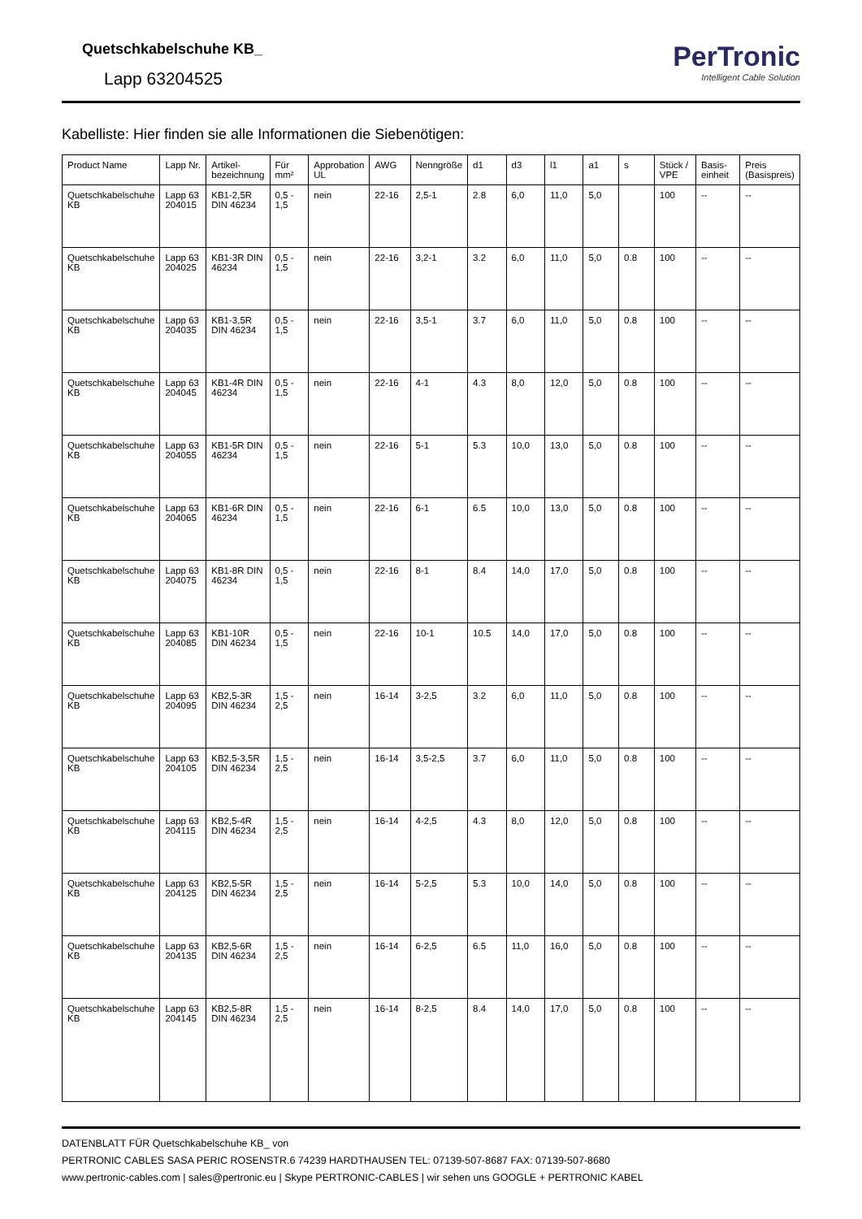Quetschkabelschuhe KB_
Lapp 63204525
PerTronic
Intelligent Cable Solution
Kabelliste: Hier finden sie alle Informationen die Siebenötigen:
| Product Name | Lapp Nr. | Artikel-bezeichnung | Für mm² | Approbation UL | AWG | Nenngröße | d1 | d3 | l1 | a1 | s | Stück / VPE | Basis-einheit | Preis (Basispreis) |
| --- | --- | --- | --- | --- | --- | --- | --- | --- | --- | --- | --- | --- | --- | --- |
| Quetschkabelschuhe KB | Lapp 63 204015 | KB1-2,5R DIN 46234 | 0,5 - 1,5 | nein | 22-16 | 2,5-1 | 2.8 | 6,0 | 11,0 | 5,0 | | 100 | -- | -- |
| Quetschkabelschuhe KB | Lapp 63 204025 | KB1-3R DIN 46234 | 0,5 - 1,5 | nein | 22-16 | 3,2-1 | 3.2 | 6,0 | 11,0 | 5,0 | 0.8 | 100 | -- | -- |
| Quetschkabelschuhe KB | Lapp 63 204035 | KB1-3,5R DIN 46234 | 0,5 - 1,5 | nein | 22-16 | 3,5-1 | 3.7 | 6,0 | 11,0 | 5,0 | 0.8 | 100 | -- | -- |
| Quetschkabelschuhe KB | Lapp 63 204045 | KB1-4R DIN 46234 | 0,5 - 1,5 | nein | 22-16 | 4-1 | 4.3 | 8,0 | 12,0 | 5,0 | 0.8 | 100 | -- | -- |
| Quetschkabelschuhe KB | Lapp 63 204055 | KB1-5R DIN 46234 | 0,5 - 1,5 | nein | 22-16 | 5-1 | 5.3 | 10,0 | 13,0 | 5,0 | 0.8 | 100 | -- | -- |
| Quetschkabelschuhe KB | Lapp 63 204065 | KB1-6R DIN 46234 | 0,5 - 1,5 | nein | 22-16 | 6-1 | 6.5 | 10,0 | 13,0 | 5,0 | 0.8 | 100 | -- | -- |
| Quetschkabelschuhe KB | Lapp 63 204075 | KB1-8R DIN 46234 | 0,5 - 1,5 | nein | 22-16 | 8-1 | 8.4 | 14,0 | 17,0 | 5,0 | 0.8 | 100 | -- | -- |
| Quetschkabelschuhe KB | Lapp 63 204085 | KB1-10R DIN 46234 | 0,5 - 1,5 | nein | 22-16 | 10-1 | 10.5 | 14,0 | 17,0 | 5,0 | 0.8 | 100 | -- | -- |
| Quetschkabelschuhe KB | Lapp 63 204095 | KB2,5-3R DIN 46234 | 1,5 - 2,5 | nein | 16-14 | 3-2,5 | 3.2 | 6,0 | 11,0 | 5,0 | 0.8 | 100 | -- | -- |
| Quetschkabelschuhe KB | Lapp 63 204105 | KB2,5-3,5R DIN 46234 | 1,5 - 2,5 | nein | 16-14 | 3,5-2,5 | 3.7 | 6,0 | 11,0 | 5,0 | 0.8 | 100 | -- | -- |
| Quetschkabelschuhe KB | Lapp 63 204115 | KB2,5-4R DIN 46234 | 1,5 - 2,5 | nein | 16-14 | 4-2,5 | 4.3 | 8,0 | 12,0 | 5,0 | 0.8 | 100 | -- | -- |
| Quetschkabelschuhe KB | Lapp 63 204125 | KB2,5-5R DIN 46234 | 1,5 - 2,5 | nein | 16-14 | 5-2,5 | 5.3 | 10,0 | 14,0 | 5,0 | 0.8 | 100 | -- | -- |
| Quetschkabelschuhe KB | Lapp 63 204135 | KB2,5-6R DIN 46234 | 1,5 - 2,5 | nein | 16-14 | 6-2,5 | 6.5 | 11,0 | 16,0 | 5,0 | 0.8 | 100 | -- | -- |
| Quetschkabelschuhe KB | Lapp 63 204145 | KB2,5-8R DIN 46234 | 1,5 - 2,5 | nein | 16-14 | 8-2,5 | 8.4 | 14,0 | 17,0 | 5,0 | 0.8 | 100 | -- | -- |
DATENBLATT FÜR Quetschkabelschuhe KB_ von
PERTRONIC CABLES SASA PERIC ROSENSTR.6 74239 HARDTHAUSEN TEL: 07139-507-8687 FAX: 07139-507-8680
www.pertronic-cables.com | sales@pertronic.eu | Skype PERTRONIC-CABLES | wir sehen uns GOOGLE + PERTRONIC KABEL